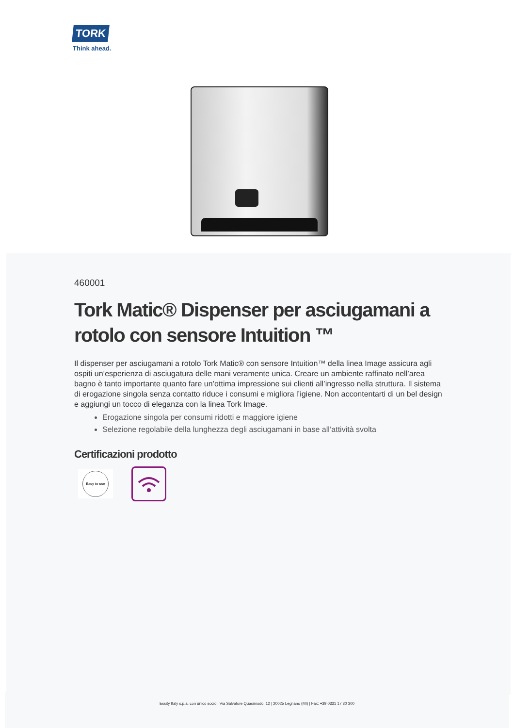TORK
Think ahead.
460001
Tork Matic® Dispenser per asciugamani a rotolo con sensore Intuition ™
Il dispenser per asciugamani a rotolo Tork Matic® con sensore Intuition™ della linea Image assicura agli ospiti un’esperienza di asciugatura delle mani veramente unica. Creare un ambiente raffinato nell’area bagno è tanto importante quanto fare un’ottima impressione sui clienti all’ingresso nella struttura. Il sistema di erogazione singola senza contatto riduce i consumi e migliora l’igiene. Non accontentarti di un bel design e aggiungi un tocco di eleganza con la linea Tork Image.
Erogazione singola per consumi ridotti e maggiore igiene
Selezione regolabile della lunghezza degli asciugamani in base all’attività svolta
Certificazioni prodotto
Easy to use
Essity Italy s.p.a. con unico socio | Via Salvatore Quasimodo, 12 | 20025 Legnano (MI) | Fax: +39 0331 17 30 300